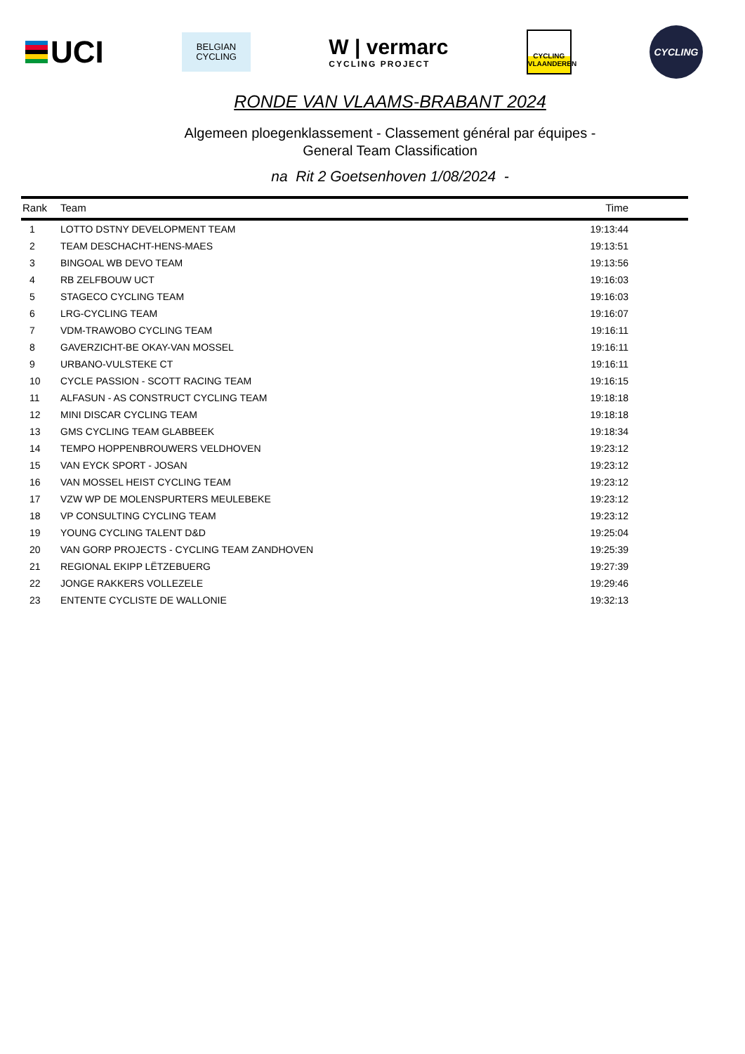UCI
BELGIAN
CYCLING
W | vermarc
CYCLING PROJECT
CYCLING
VLAANDEREN
CYCLING
RONDE VAN VLAAMS-BRABANT 2024
Algemeen ploegenklassement - Classement général par équipes -
General Team Classification
na Rit 2 Goetsenhoven 1/08/2024 -
| Rank | Team | Time |
| --- | --- | --- |
| 1 | LOTTO DSTNY DEVELOPMENT TEAM | 19:13:44 |
| 2 | TEAM DESCHACHT-HENS-MAES | 19:13:51 |
| 3 | BINGOAL WB DEVO TEAM | 19:13:56 |
| 4 | RB ZELFBOUW UCT | 19:16:03 |
| 5 | STAGECO CYCLING TEAM | 19:16:03 |
| 6 | LRG-CYCLING TEAM | 19:16:07 |
| 7 | VDM-TRAWOBO CYCLING TEAM | 19:16:11 |
| 8 | GAVERZICHT-BE OKAY-VAN MOSSEL | 19:16:11 |
| 9 | URBANO-VULSTEKE CT | 19:16:11 |
| 10 | CYCLE PASSION - SCOTT RACING TEAM | 19:16:15 |
| 11 | ALFASUN - AS CONSTRUCT CYCLING TEAM | 19:18:18 |
| 12 | MINI DISCAR CYCLING TEAM | 19:18:18 |
| 13 | GMS CYCLING TEAM GLABBEEK | 19:18:34 |
| 14 | TEMPO HOPPENBROUWERS VELDHOVEN | 19:23:12 |
| 15 | VAN EYCK SPORT - JOSAN | 19:23:12 |
| 16 | VAN MOSSEL HEIST CYCLING TEAM | 19:23:12 |
| 17 | VZW WP DE MOLENSPURTERS MEULEBEKE | 19:23:12 |
| 18 | VP CONSULTING CYCLING TEAM | 19:23:12 |
| 19 | YOUNG CYCLING TALENT D&D | 19:25:04 |
| 20 | VAN GORP PROJECTS - CYCLING TEAM ZANDHOVEN | 19:25:39 |
| 21 | REGIONAL EKIPP LËTZEBUERG | 19:27:39 |
| 22 | JONGE RAKKERS VOLLEZELE | 19:29:46 |
| 23 | ENTENTE CYCLISTE DE WALLONIE | 19:32:13 |